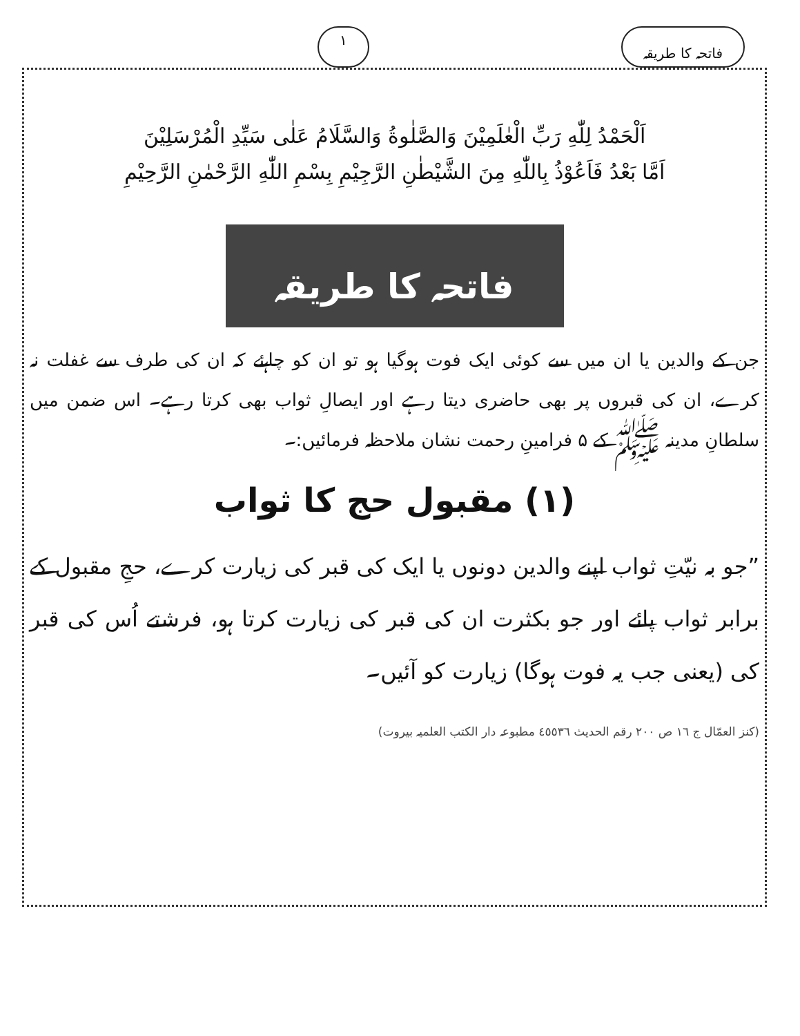فاتحہ کا طریقہ ١
اَلْحَمْدُ لِلّٰهِ رَبِّ الْعٰلَمِيْنَ وَالصَّلٰوةُ وَالسَّلَامُ عَلٰى سَيِّدِ الْمُرْسَلِيْنَ
اَمَّا بَعْدُ فَاَعُوْذُ بِاللّٰهِ مِنَ الشَّيْطٰنِ الرَّجِيْمِ بِسْمِ اللّٰهِ الرَّحْمٰنِ الرَّحِيْمِ
فاتحہ کا طریقہ
جن کے والدین یا ان میں سے کوئی ایک فوت ہوگیا ہو تو ان کو چاہئے کہ ان کی طرف سے غفلت نہ کرے، ان کی قبروں پر بھی حاضری دیتا رہے اور ایصالِ ثواب بھی کرتا رہے۔ اس ضمن میں سلطانِ مدینہ ﷺ کے ۵ فرامینِ رحمت نشان ملاحظہ فرمائیں:۔
(١) مقبول حج کا ثواب
”جو بہ نیّتِ ثواب اپنے والدین دونوں یا ایک کی قبر کی زیارت کرے، حجِ مقبول کے برابر ثواب پائے اور جو بکثرت ان کی قبر کی زیارت کرتا ہو، فرشتے اُس کی قبر کی (یعنی جب یہ فوت ہوگا) زیارت کو آئیں۔
(کنز العمّال ج ١٦ ص ٢٠٠ رقم الحدیث ٤٥٥٣٦ مطبوعہ دار الکتب العلمیہ بیروت)